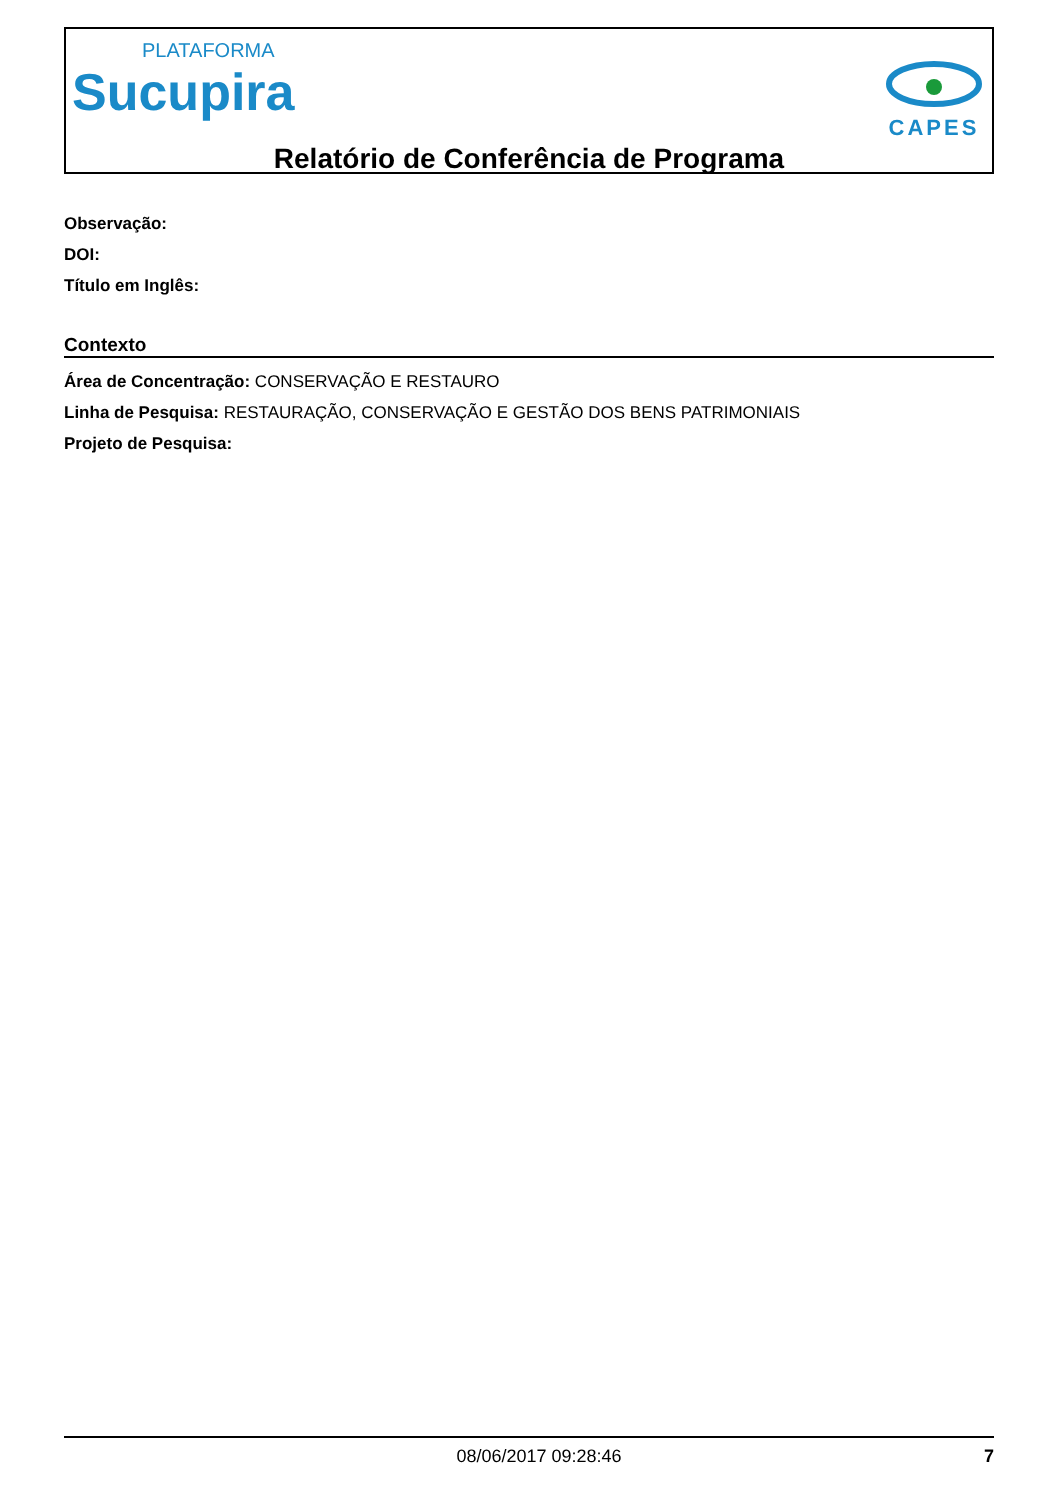PLATAFORMA
Sucupira
CAPES
Relatório de Conferência de Programa
Observação:
DOI:
Título em Inglês:
Contexto
Área de Concentração: CONSERVAÇÃO E RESTAURO
Linha de Pesquisa: RESTAURAÇÃO, CONSERVAÇÃO E GESTÃO DOS BENS PATRIMONIAIS
Projeto de Pesquisa:
08/06/2017 09:28:46 7